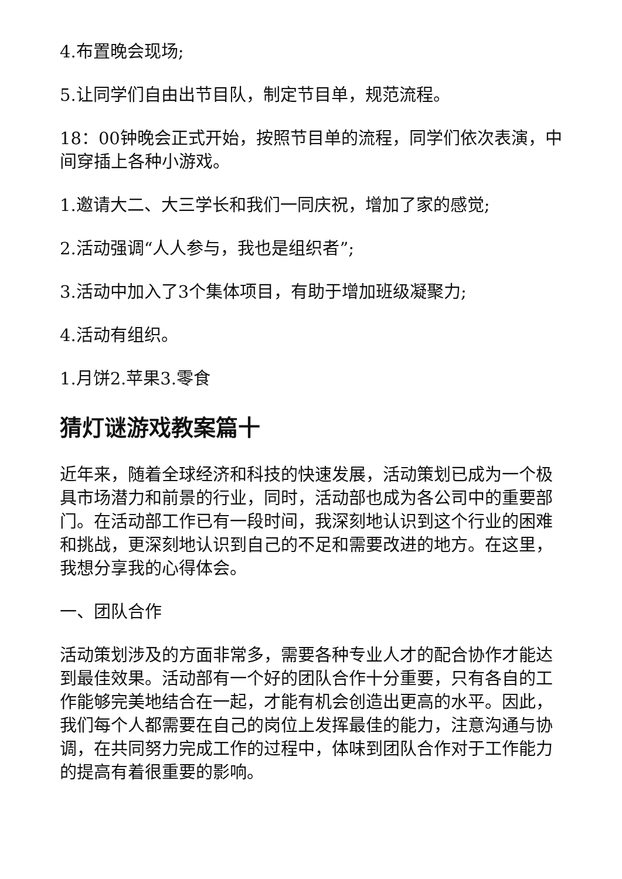4.布置晚会现场;
5.让同学们自由出节目队，制定节目单，规范流程。
18：00钟晚会正式开始，按照节目单的流程，同学们依次表演，中间穿插上各种小游戏。
1.邀请大二、大三学长和我们一同庆祝，增加了家的感觉;
2.活动强调“人人参与，我也是组织者”;
3.活动中加入了3个集体项目，有助于增加班级凝聚力;
4.活动有组织。
1.月饼2.苹果3.零食
猜灯谜游戏教案篇十
近年来，随着全球经济和科技的快速发展，活动策划已成为一个极具市场潜力和前景的行业，同时，活动部也成为各公司中的重要部门。在活动部工作已有一段时间，我深刻地认识到这个行业的困难和挑战，更深刻地认识到自己的不足和需要改进的地方。在这里，我想分享我的心得体会。
一、团队合作
活动策划涉及的方面非常多，需要各种专业人才的配合协作才能达到最佳效果。活动部有一个好的团队合作十分重要，只有各自的工作能够完美地结合在一起，才能有机会创造出更高的水平。因此，我们每个人都需要在自己的岗位上发挥最佳的能力，注意沟通与协调，在共同努力完成工作的过程中，体味到团队合作对于工作能力的提高有着很重要的影响。